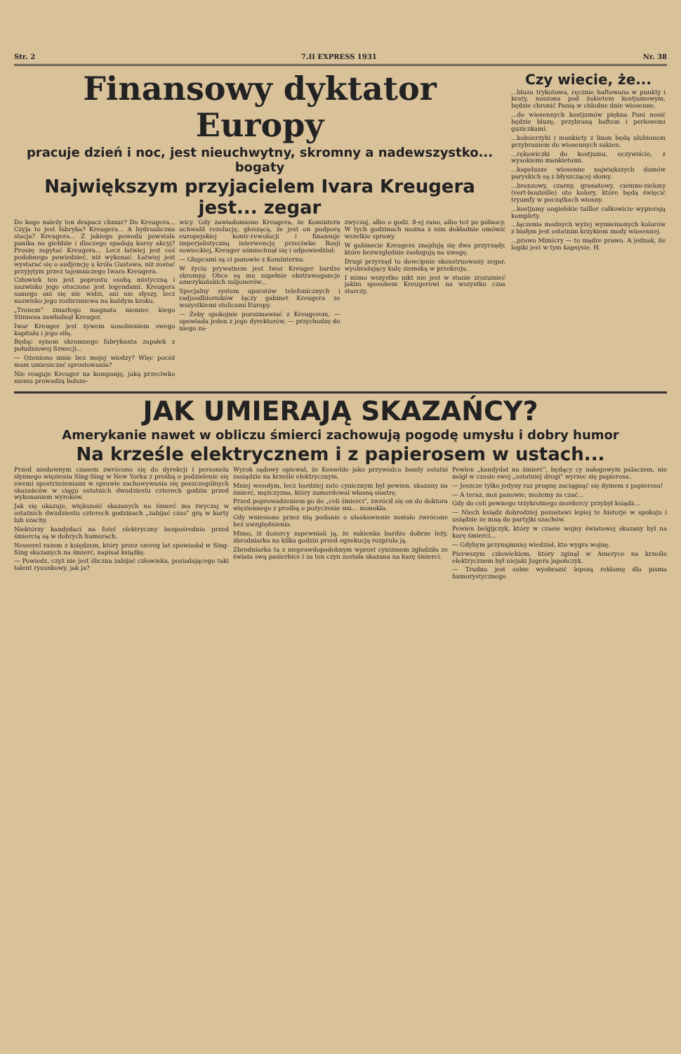Str. 2 7.II EXPRESS 1931 Nr. 38
Finansowy dyktator Europy
pracuje dzień i noc, jest nieuchwytny, skromny a nadewszystko... bogaty
Największym przyjacielem Ivara Kreugera jest... zegar
Do kogo należy ten drapacz chmur? Do Kreugera... Czyja to jest fabryka? Kreugera... A hydrauliczna stacja? Kreugera... Z jakiego powodu powstała panika na giełdzie i dlaczego spadają kursy akcyj? Proszę zapytać Kreugera... Lecz łatwiej jest coś podobnego powiedzieć, niż wykonać. Łatwiej jest wystarać się o audjencję u króla Gustawa, niż zostać przyjętym przez tajemniczego Iwara Kreugera.
Człowiek ten jest poprostu osobą mistyczną i nazwisko jego otoczone jest legendami. Kreugera samego ani się nie widzi, ani nie słyszy, lecz nazwisko jego rozbrzmiewa na każdym kroku.
„Tronem" zmarłego magnata niemiec kiego Stinnesa zawładnął Kreuger.
Iwar Kreuger jest żywem uosobieniem swego kapitału i jego siłą.
Będąc synem skromnego fabrykanta zapałek z południowej Szwecji...
— Ożeniono mnie bez mojej wiedzy? Więc pocóż mam umieszczać sprostowania?
Nie reaguje Kreuger na kompanję, jaką przeciwko niemu prowadzą bolsze-
wicy. Gdy zawiadomiono Kreugera, że Komintern uchwalił rezolucję, głoszącą, że jest on podporą europejskiej kontr-rewolucji i finansuje imperjalistyczną interwencję przeciwko Rosji sowieckiej, Kreuger uśmiechnął się i odpowiedział:
— Głupcami są ci panowie z Kominternu.
W życiu prywatnem jest Iwar Kreuger bardzo skromny. Obce są mu zupełnie ekstrawagancje amerykańskich miljonerów...
Specjalny system aparatów telefonicznych i radjoodbiorników łączy gabinet Kreugera ze wszystkiemi stolicami Europy.
— Żeby spokojnie porozmawiać z Kreugerem, — opowiada jeden z jego dyrektorów, — przychodzę do niego za-
zwyczaj, albo o godz. 8-ej rano, albo też po północy. W tych godzinach można z nim dokładnie omówić wszelkie sprawy.
W gabinecie Kreugera znajdują się dwa przyrządy, które bezwzględnie zasługują na uwagę.
Drugi przyrząd to dowcipnie skonstruowany zegar, wyobrażający kulę ziemską w przekroju.
I mimo wszystko nikt nie jest w stanie zrozumieć jakim sposobem Kreugerowi na wszystko czas starczy.
Czy wiecie, że...
...bluza trykotowa, ręcznie haftowana w punkty i kraty, noszona pod żakietem kostjumowym, będzie chronić Panią w chłodne dnie wiosenne.
...do wiosennych kostjumów piękna Pani nosić będzie bluzę, przybraną haftem i perłowemi guziczkami.
...kołnierzyki i mankiety z linon będą ulubionem przybraniem do wiosennych sukien.
...rękawiczki do kostjumu, oczywiście, z wysokiemi mankietami.
...kapelusze wiosenne największych domów paryskich są z błyszczącej słomy.
...bronzowy, czarny, granatowy, ciemno-zielony (vert-bouteille) oto kolory, które będą święcić tryumfy w początkach wiosny.
...kostjumy angielskie taillor całkowicie wypierają komplety.
...łączenia modnych wyżej wymienionych kolorów z białym jest ostatnim krzykiem mody wiosennej.
...prawo Mimicry — to mądre prawo. A jednak, ile logiki jest w tym kapsysie. H.
JAK UMIERAJĄ SKAZAŃCY?
Amerykanie nawet w obliczu śmierci zachowują pogodę umysłu i dobry humor
Na krześle elektrycznem i z papierosem w ustach...
Przed niedawnym czasem zwrócono się do dyrekcji i personelu słynnego więzienia Sing-Sing w New Yorku z prośbą o podzielenie się swemi spostrzeżeniami w sprawie zachowywania się poszczególnych skazańców w ciągu ostatnich dwudziestu czterech godzin przed wykonaniem wyroków.
Jak się okazuje, większość skazanych na śmierć ma zwyczaj w ostatnich dwudziestu czterech godzinach „zabijać czas" grą w karty lub szachy.
Niektórzy kandydaci na fotel elektryczny bezpośrednio przed śmiercią są w dobrych humorach.
Nesserel razem z księdzem, który przez szereg lat spowiadał w Sing-Sing skazanych na śmierć, napisał książkę.
— Powiedz, czyż nie jest śliczna zabijać człowieka, posiadającego taki talent rysunkowy, jak ja?
Wyrok sądowy opiewał, że Kesselde jako przywódca bandy ostatni zasiądzie na krześle elektrycznym.
Mniej wesołym, lecz bardziej zato cynicznym był pewien, skazany na śmierć, mężczyzna, który zamordował własną siostrę.
Przed poprowadzeniem go do „celi śmierci", zwrócił się on do doktora więziennego z prośbą o pożyczenie mu... monokla.
Gdy wniesiono przez nią podanie o ułaskawienie zostało zwrócone bez uwzględnienia.
Mimo, iż dozorcy zapewniali ją, że sukienka bardzo dobrze leży, zbrodniarka na kilka godzin przed egzekucją rozpruła ją.
Zbrodniarka ta z nieprawdopodobnym wprost cynizmem zgładziła ze świata swą pasierbice i za ten czyn została skazana na karę śmierci.
Pewien „kandydat na śmierć", będący cy nałogowym palaczem, nie mógł w czasie swej „ostatniej drogi" wyrzec się papierosa.
— Jeszcze tylko jedyny raz pragnę zaciągnąć się dymem z papierosa!
— A teraz, moi panowie, możemy za czać...
Gdy do celi pewnego trzykrotnego mordercy przybył ksiądz...
— Niech ksiądz dobrodziej pozostawi lepiej te historje w spokoju i usiądzie ze mną do partyjki szachów.
Pewien belgijczyk, który w czasie wojny światowej skazany był na karę śmierci...
— Gdybym przynajmniej wiedział, kto wygra wojnę.
Pierwszym człowiekiem, który zginął w Ameryce na krześle elektrycznem był niejaki Jugera japończyk.
— Trudno jest sobie wyobrazić lepszą reklamę dla pisma humorystycznego